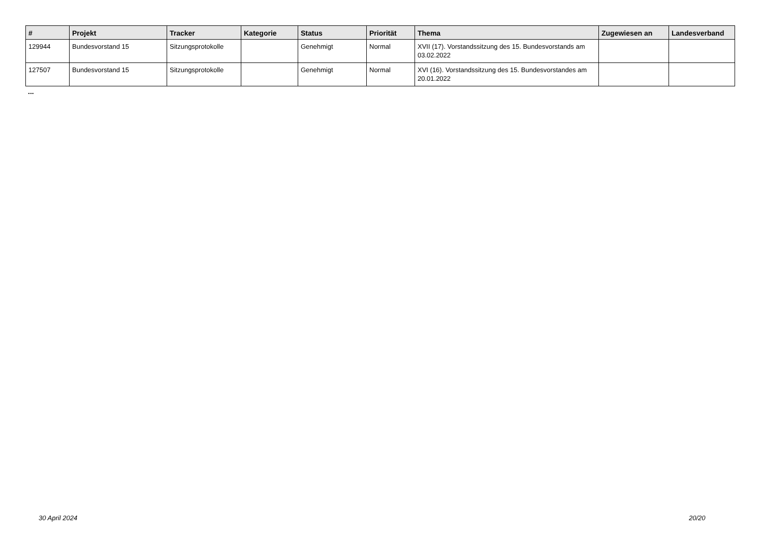| # | Projekt | Tracker | Kategorie | Status | Priorität | Thema | Zugewiesen an | Landesverband |
| --- | --- | --- | --- | --- | --- | --- | --- | --- |
| 129944 | Bundesvorstand 15 | Sitzungsprotokolle | | Genehmigt | Normal | XVII (17). Vorstandssitzung des 15. Bundesvorstands am 03.02.2022 | | |
| 127507 | Bundesvorstand 15 | Sitzungsprotokolle | | Genehmigt | Normal | XVI (16). Vorstandssitzung des 15. Bundesvorstandes am 20.01.2022 | | |
...
30 April 2024 20/20